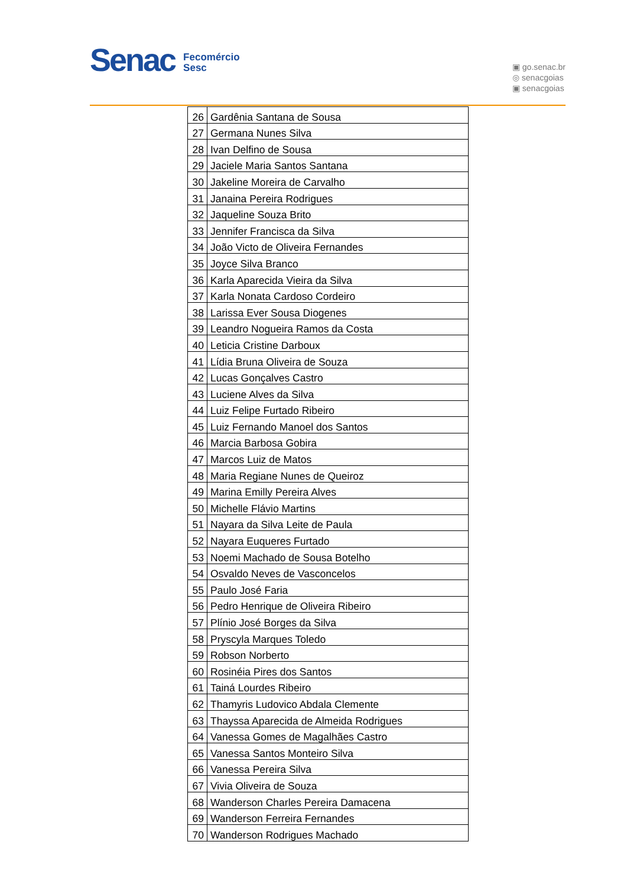Senac Fecomércio
Sesc
▣ go.senac.br
◎ senacgoias
▣ senacgoias
| 26 | Gardênia Santana de Sousa |
| 27 | Germana Nunes Silva |
| 28 | Ivan Delfino de Sousa |
| 29 | Jaciele Maria Santos Santana |
| 30 | Jakeline Moreira de Carvalho |
| 31 | Janaina Pereira Rodrigues |
| 32 | Jaqueline Souza Brito |
| 33 | Jennifer Francisca da Silva |
| 34 | João Victo de Oliveira Fernandes |
| 35 | Joyce Silva Branco |
| 36 | Karla Aparecida Vieira da Silva |
| 37 | Karla Nonata Cardoso Cordeiro |
| 38 | Larissa Ever Sousa Diogenes |
| 39 | Leandro Nogueira Ramos da Costa |
| 40 | Leticia Cristine Darboux |
| 41 | Lídia Bruna Oliveira de Souza |
| 42 | Lucas Gonçalves Castro |
| 43 | Luciene Alves da Silva |
| 44 | Luiz Felipe Furtado Ribeiro |
| 45 | Luiz Fernando Manoel dos Santos |
| 46 | Marcia Barbosa Gobira |
| 47 | Marcos Luiz de Matos |
| 48 | Maria Regiane Nunes de Queiroz |
| 49 | Marina Emilly Pereira Alves |
| 50 | Michelle Flávio Martins |
| 51 | Nayara da Silva Leite de Paula |
| 52 | Nayara Euqueres Furtado |
| 53 | Noemi Machado de Sousa Botelho |
| 54 | Osvaldo Neves de Vasconcelos |
| 55 | Paulo José Faria |
| 56 | Pedro Henrique de Oliveira Ribeiro |
| 57 | Plínio José Borges da Silva |
| 58 | Pryscyla Marques Toledo |
| 59 | Robson Norberto |
| 60 | Rosinéia Pires dos Santos |
| 61 | Tainá Lourdes Ribeiro |
| 62 | Thamyris Ludovico Abdala Clemente |
| 63 | Thayssa Aparecida de Almeida Rodrigues |
| 64 | Vanessa Gomes de Magalhães Castro |
| 65 | Vanessa Santos Monteiro Silva |
| 66 | Vanessa Pereira Silva |
| 67 | Vivia Oliveira de Souza |
| 68 | Wanderson Charles Pereira Damacena |
| 69 | Wanderson Ferreira Fernandes |
| 70 | Wanderson Rodrigues Machado |